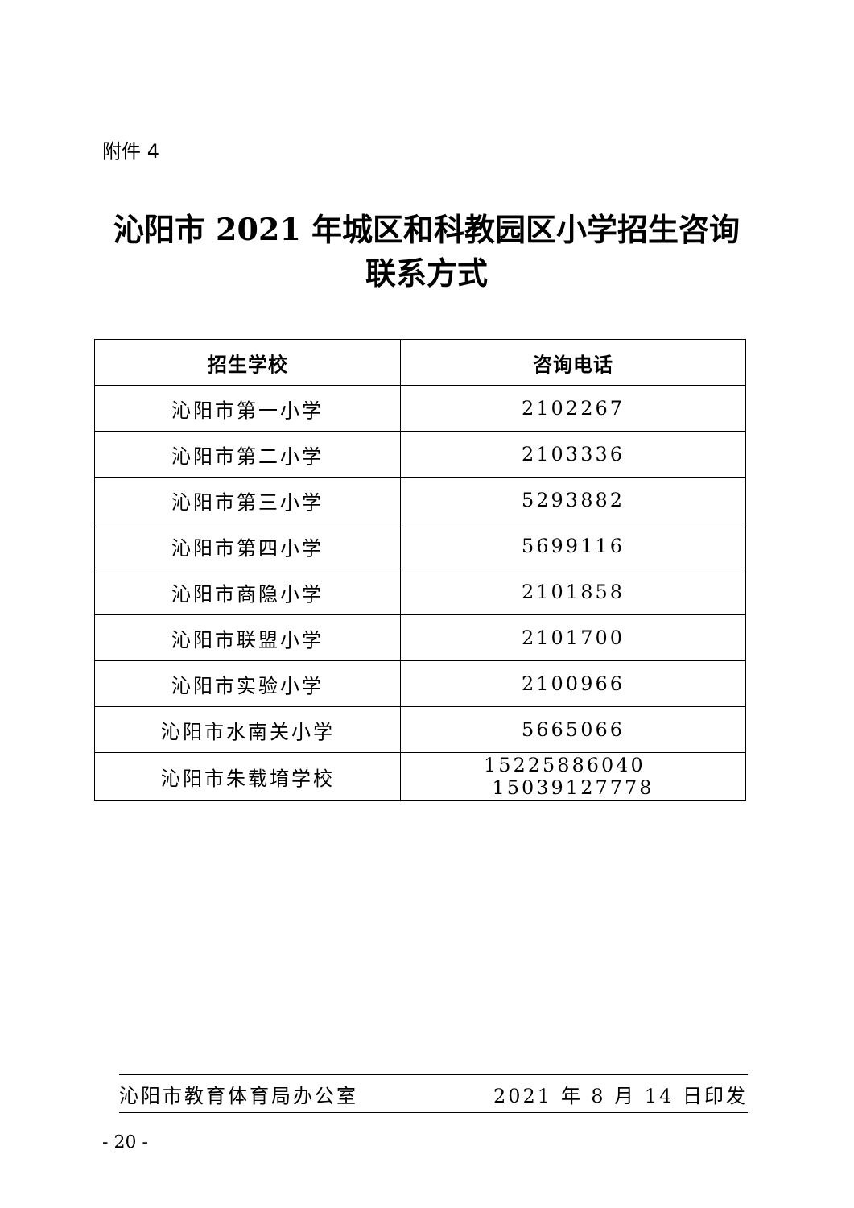附件 4
沁阳市 2021 年城区和科教园区小学招生咨询
联系方式
| 招生学校 | 咨询电话 |
| --- | --- |
| 沁阳市第一小学 | 2102267 |
| 沁阳市第二小学 | 2103336 |
| 沁阳市第三小学 | 5293882 |
| 沁阳市第四小学 | 5699116 |
| 沁阳市商隐小学 | 2101858 |
| 沁阳市联盟小学 | 2101700 |
| 沁阳市实验小学 | 2100966 |
| 沁阳市水南关小学 | 5665066 |
| 沁阳市朱载堉学校 | 15225886040 15039127778 |
沁阳市教育体育局办公室 2021 年 8 月 14 日印发
- 20 -